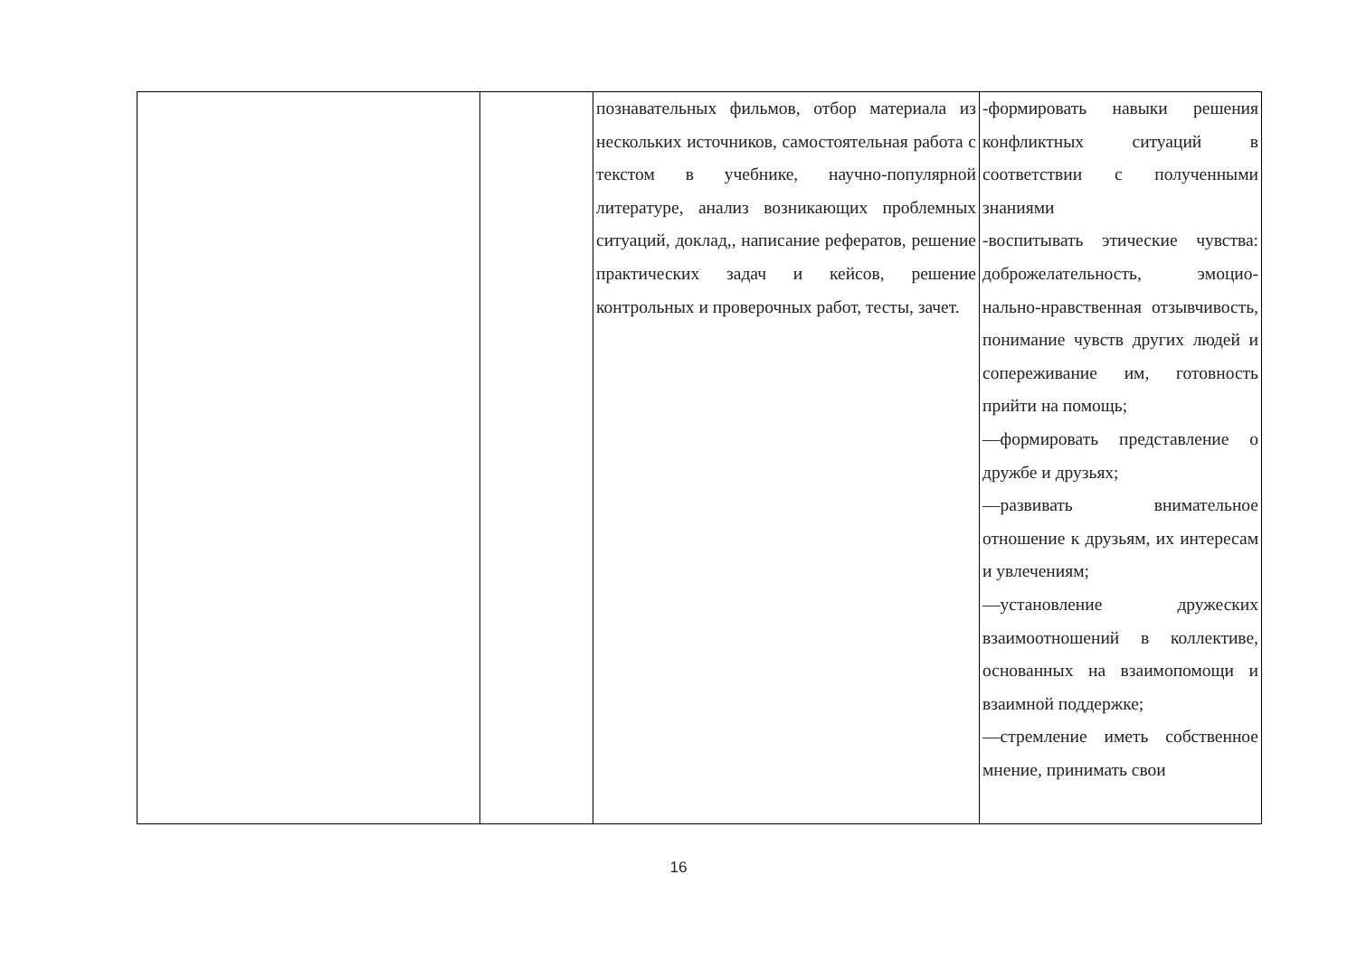| | | познавательных фильмов, отбор материала из нескольких источников, самостоятельная работа с текстом в учебнике, научно-популярной литературе, анализ возникающих проблемных ситуаций, доклад,, написание рефератов, решение практических задач и кейсов, решение контрольных и проверочных работ, тесты, зачет. | -формировать навыки решения конфликтных ситуаций в соответствии с полученными знаниями -воспитывать этические чувства: доброжелательность, эмоцио-нально-нравственная отзывчивость, понимание чувств других людей и сопереживание им, готовность прийти на помощь; —формировать представление о дружбе и друзьях; —развивать внимательное отношение к друзьям, их интересам и увлечениям; —установление дружеских взаимоотношений в коллективе, основанных на взаимопомощи и взаимной поддержке; —стремление иметь собственное мнение, принимать свои |
16